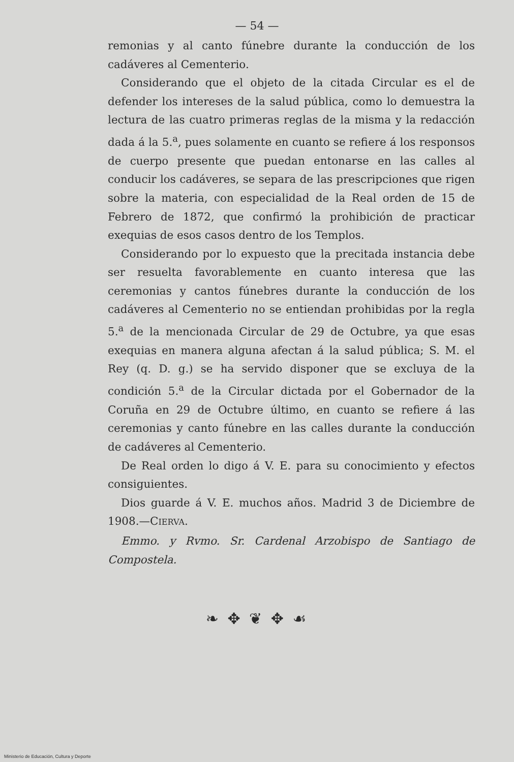— 54 —
remonias y al canto fúnebre durante la conducción de los cadáveres al Cementerio.
Considerando que el objeto de la citada Circular es el de defender los intereses de la salud pública, como lo demuestra la lectura de las cuatro primeras reglas de la misma y la redacción dada á la 5.<sup>a</sup>, pues solamente en cuanto se refiere á los responsos de cuerpo presente que puedan entonarse en las calles al conducir los cadáveres, se separa de las prescripciones que rigen sobre la materia, con especialidad de la Real orden de 15 de Febrero de 1872, que confirmó la prohibición de practicar exequias de esos casos dentro de los Templos.
Considerando por lo expuesto que la precitada instancia debe ser resuelta favorablemente en cuanto interesa que las ceremonias y cantos fúnebres durante la conducción de los cadáveres al Cementerio no se entiendan prohibidas por la regla 5.<sup>a</sup> de la mencionada Circular de 29 de Octubre, ya que esas exequias en manera alguna afectan á la salud pública; S. M. el Rey (q. D. g.) se ha servido disponer que se excluya de la condición 5.<sup>a</sup> de la Circular dictada por el Gobernador de la Coruña en 29 de Octubre último, en cuanto se refiere á las ceremonias y canto fúnebre en las calles durante la conducción de cadáveres al Cementerio.
De Real orden lo digo á V. E. para su conocimiento y efectos consiguientes.
Dios guarde á V. E. muchos años. Madrid 3 de Diciembre de 1908.—CIERVA.
Emmo. y Rvmo. Sr. Cardenal Arzobispo de Santiago de Compostela.
❧ ✥ ❦ ✥ ☙
Ministerio de Educación, Cultura y Deporte